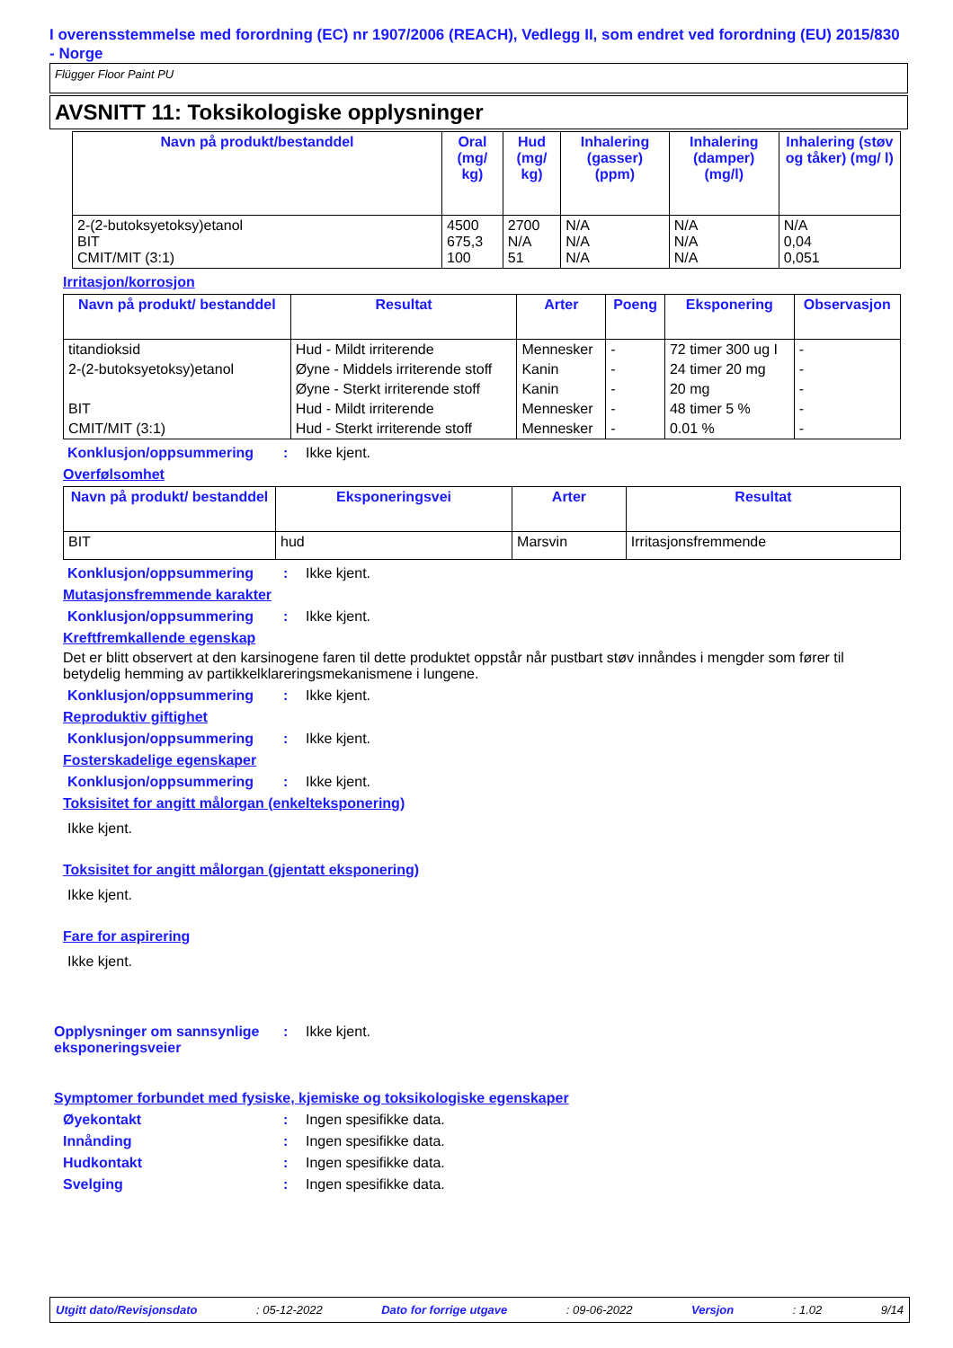I overensstemmelse med forordning (EC) nr 1907/2006 (REACH), Vedlegg II, som endret ved forordning (EU) 2015/830 - Norge
Flügger Floor Paint PU
AVSNITT 11: Toksikologiske opplysninger
| Navn på produkt/bestanddel | Oral (mg/ kg) | Hud (mg/ kg) | Inhalering (gasser) (ppm) | Inhalering (damper) (mg/l) | Inhalering (støv og tåker) (mg/ l) |
| --- | --- | --- | --- | --- | --- |
| 2-(2-butoksyetoksy)etanol BIT CMIT/MIT (3:1) | 4500 675,3 100 | 2700 N/A 51 | N/A N/A N/A | N/A N/A N/A | N/A 0,04 0,051 |
Irritasjon/korrosjon
| Navn på produkt/ bestanddel | Resultat | Arter | Poeng | Eksponering | Observasjon |
| --- | --- | --- | --- | --- | --- |
| titandioksid | Hud - Mildt irriterende | Mennesker | - | 72 timer 300 ug I | - |
| 2-(2-butoksyetoksy)etanol | Øyne - Middels irriterende stoff | Kanin | - | 24 timer 20 mg | - |
| | Øyne - Sterkt irriterende stoff | Kanin | - | 20 mg | - |
| BIT | Hud - Mildt irriterende | Mennesker | - | 48 timer 5 % | - |
| CMIT/MIT (3:1) | Hud - Sterkt irriterende stoff | Mennesker | - | 0.01 % | - |
Konklusjon/oppsummering: Ikke kjent.
Overfølsomhet
| Navn på produkt/ bestanddel | Eksponeringsvei | Arter | Resultat |
| --- | --- | --- | --- |
| BIT | hud | Marsvin | Irritasjonsfremmende |
Konklusjon/oppsummering: Ikke kjent.
Mutasjonsfremmende karakter
Konklusjon/oppsummering: Ikke kjent.
Kreftfremkallende egenskap
Det er blitt observert at den karsinogene faren til dette produktet oppstår når pustbart støv innåndes i mengder som fører til betydelig hemming av partikkelklareringsmekanismene i lungene.
Konklusjon/oppsummering: Ikke kjent.
Reproduktiv giftighet
Konklusjon/oppsummering: Ikke kjent.
Fosterskadelige egenskaper
Konklusjon/oppsummering: Ikke kjent.
Toksisitet for angitt målorgan (enkelteksponering)
Ikke kjent.
Toksisitet for angitt målorgan (gjentatt eksponering)
Ikke kjent.
Fare for aspirering
Ikke kjent.
Opplysninger om sannsynlige eksponeringsveier: Ikke kjent.
Symptomer forbundet med fysiske, kjemiske og toksikologiske egenskaper
Øyekontakt: Ingen spesifikke data.
Innånding: Ingen spesifikke data.
Hudkontakt: Ingen spesifikke data.
Svelging: Ingen spesifikke data.
Utgitt dato/Revisjonsdato : 05-12-2022 Dato for forrige utgave : 09-06-2022 Versjon : 1.02 9/14